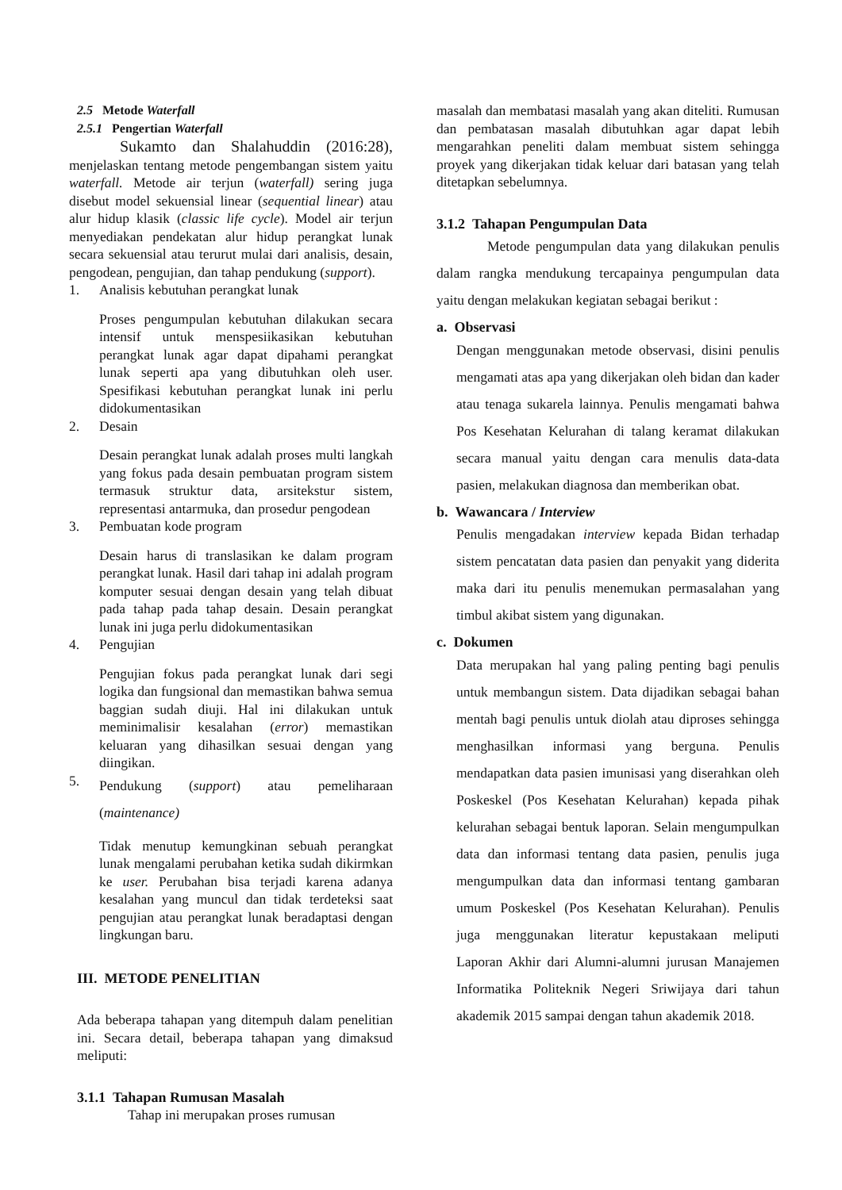2.5 Metode Waterfall
2.5.1 Pengertian Waterfall
Sukamto dan Shalahuddin (2016:28), menjelaskan tentang metode pengembangan sistem yaitu waterfall. Metode air terjun (waterfall) sering juga disebut model sekuensial linear (sequential linear) atau alur hidup klasik (classic life cycle). Model air terjun menyediakan pendekatan alur hidup perangkat lunak secara sekuensial atau terurut mulai dari analisis, desain, pengodean, pengujian, dan tahap pendukung (support).
1. Analisis kebutuhan perangkat lunak
Proses pengumpulan kebutuhan dilakukan secara intensif untuk menspesiikasikan kebutuhan perangkat lunak agar dapat dipahami perangkat lunak seperti apa yang dibutuhkan oleh user. Spesifikasi kebutuhan perangkat lunak ini perlu didokumentasikan
2. Desain
Desain perangkat lunak adalah proses multi langkah yang fokus pada desain pembuatan program sistem termasuk struktur data, arsitekstur sistem, representasi antarmuka, dan prosedur pengodean
3. Pembuatan kode program
Desain harus di translasikan ke dalam program perangkat lunak. Hasil dari tahap ini adalah program komputer sesuai dengan desain yang telah dibuat pada tahap pada tahap desain. Desain perangkat lunak ini juga perlu didokumentasikan
4. Pengujian
Pengujian fokus pada perangkat lunak dari segi logika dan fungsional dan memastikan bahwa semua baggian sudah diuji. Hal ini dilakukan untuk meminimalisir kesalahan (error) memastikan keluaran yang dihasilkan sesuai dengan yang diingikan.
5. Pendukung (support) atau pemeliharaan (maintenance)
Tidak menutup kemungkinan sebuah perangkat lunak mengalami perubahan ketika sudah dikirmkan ke user. Perubahan bisa terjadi karena adanya kesalahan yang muncul dan tidak terdeteksi saat pengujian atau perangkat lunak beradaptasi dengan lingkungan baru.
III. METODE PENELITIAN
Ada beberapa tahapan yang ditempuh dalam penelitian ini. Secara detail, beberapa tahapan yang dimaksud meliputi:
3.1.1 Tahapan Rumusan Masalah
Tahap ini merupakan proses rumusan
masalah dan membatasi masalah yang akan diteliti. Rumusan dan pembatasan masalah dibutuhkan agar dapat lebih mengarahkan peneliti dalam membuat sistem sehingga proyek yang dikerjakan tidak keluar dari batasan yang telah ditetapkan sebelumnya.
3.1.2 Tahapan Pengumpulan Data
Metode pengumpulan data yang dilakukan penulis dalam rangka mendukung tercapainya pengumpulan data yaitu dengan melakukan kegiatan sebagai berikut :
a. Observasi
Dengan menggunakan metode observasi, disini penulis mengamati atas apa yang dikerjakan oleh bidan dan kader atau tenaga sukarela lainnya. Penulis mengamati bahwa Pos Kesehatan Kelurahan di talang keramat dilakukan secara manual yaitu dengan cara menulis data-data pasien, melakukan diagnosa dan memberikan obat.
b. Wawancara / Interview
Penulis mengadakan interview kepada Bidan terhadap sistem pencatatan data pasien dan penyakit yang diderita maka dari itu penulis menemukan permasalahan yang timbul akibat sistem yang digunakan.
c. Dokumen
Data merupakan hal yang paling penting bagi penulis untuk membangun sistem. Data dijadikan sebagai bahan mentah bagi penulis untuk diolah atau diproses sehingga menghasilkan informasi yang berguna. Penulis mendapatkan data pasien imunisasi yang diserahkan oleh Poskeskel (Pos Kesehatan Kelurahan) kepada pihak kelurahan sebagai bentuk laporan. Selain mengumpulkan data dan informasi tentang data pasien, penulis juga mengumpulkan data dan informasi tentang gambaran umum Poskeskel (Pos Kesehatan Kelurahan). Penulis juga menggunakan literatur kepustakaan meliputi Laporan Akhir dari Alumni-alumni jurusan Manajemen Informatika Politeknik Negeri Sriwijaya dari tahun akademik 2015 sampai dengan tahun akademik 2018.